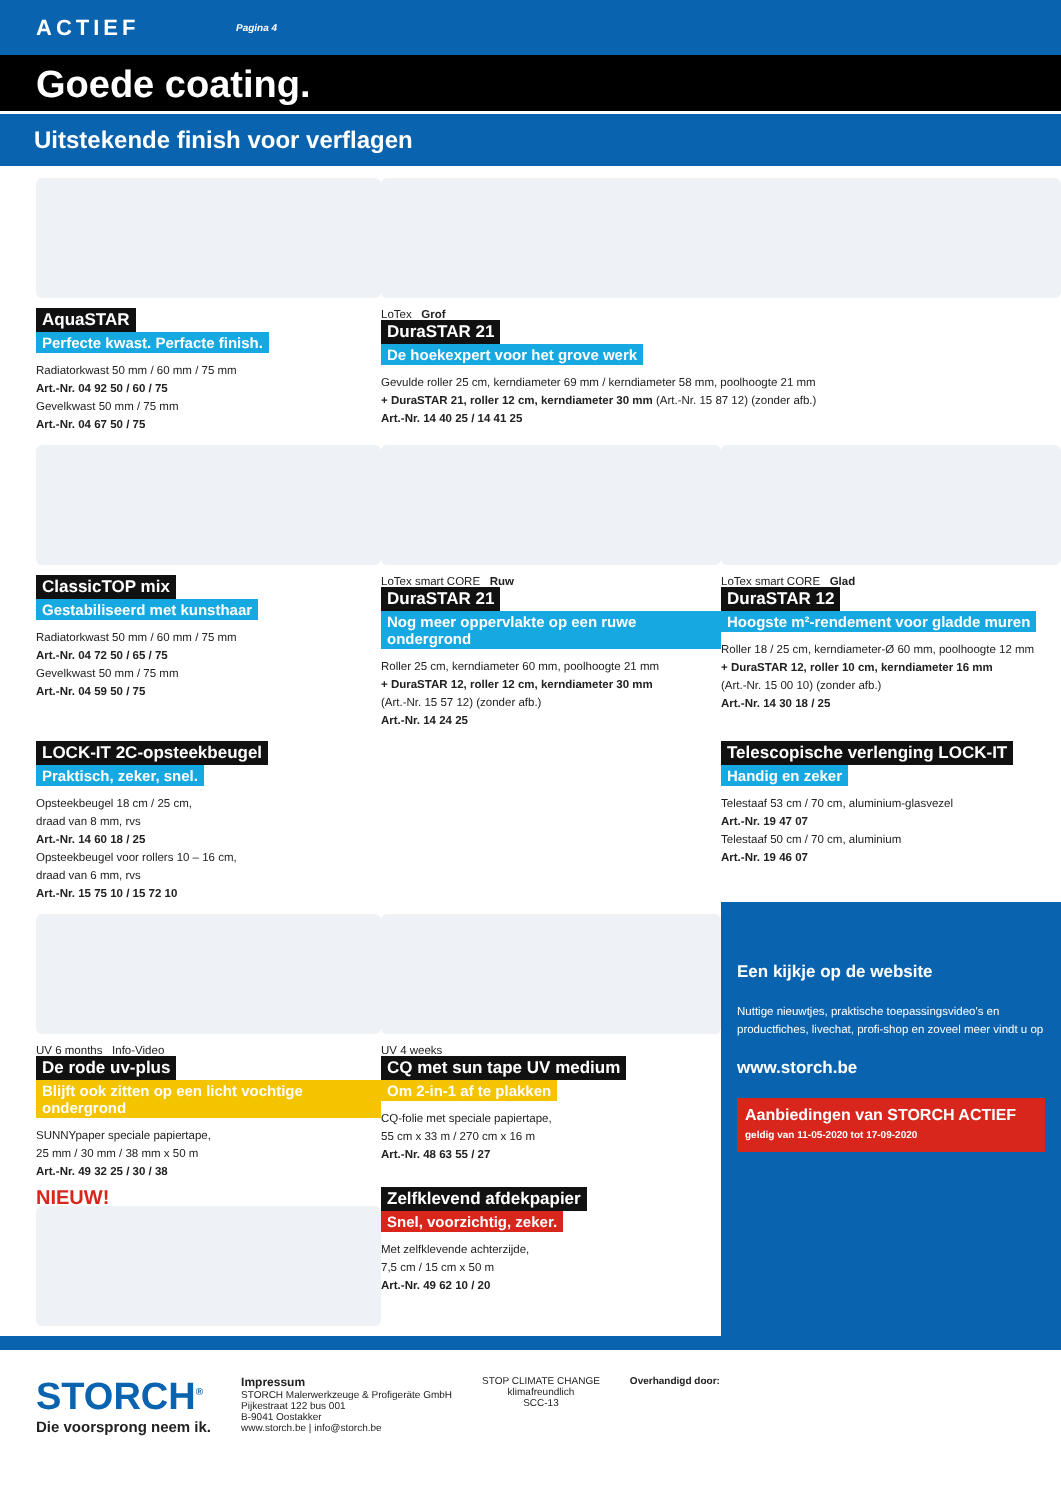ACTIEF Pagina 4
Goede coating.
Uitstekende finish voor verflagen
AquaSTAR
Perfecte kwast. Perfacte finish.
Radiatorkwast 50 mm / 60 mm / 75 mm
Art.-Nr. 04 92 50 / 60 / 75
Gevelkwast 50 mm / 75 mm
Art.-Nr. 04 67 50 / 75
LoTex Grof
DuraSTAR 21
De hoekexpert voor het grove werk
Gevulde roller 25 cm, kerndiameter 69 mm / kerndiameter 58 mm, poolhoogte 21 mm
+ DuraSTAR 21, roller 12 cm, kerndiameter 30 mm (Art.-Nr. 15 87 12) (zonder afb.)
Art.-Nr. 14 40 25 / 14 41 25
ClassicTOP mix
Gestabiliseerd met kunsthaar
Radiatorkwast 50 mm / 60 mm / 75 mm
Art.-Nr. 04 72 50 / 65 / 75
Gevelkwast 50 mm / 75 mm
Art.-Nr. 04 59 50 / 75
LoTex smart CORE Ruw
DuraSTAR 21
Nog meer oppervlakte op een ruwe ondergrond
Roller 25 cm, kerndiameter 60 mm, poolhoogte 21 mm
+ DuraSTAR 12, roller 12 cm, kerndiameter 30 mm
(Art.-Nr. 15 57 12) (zonder afb.)
Art.-Nr. 14 24 25
LoTex smart CORE Glad
DuraSTAR 12
Hoogste m²-rendement voor gladde muren
Roller 18 / 25 cm, kerndiameter-Ø 60 mm, poolhoogte 12 mm
+ DuraSTAR 12, roller 10 cm, kerndiameter 16 mm
(Art.-Nr. 15 00 10) (zonder afb.)
Art.-Nr. 14 30 18 / 25
LOCK-IT 2C-opsteekbeugel
Praktisch, zeker, snel.
Opsteekbeugel 18 cm / 25 cm,
draad van 8 mm, rvs
Art.-Nr. 14 60 18 / 25
Opsteekbeugel voor rollers 10 – 16 cm,
draad van 6 mm, rvs
Art.-Nr. 15 75 10 / 15 72 10
Telescopische verlenging LOCK-IT
Handig en zeker
Telestaaf 53 cm / 70 cm, aluminium-glasvezel
Art.-Nr. 19 47 07
Telestaaf 50 cm / 70 cm, aluminium
Art.-Nr. 19 46 07
UV 6 months Info-Video
De rode uv-plus
Blijft ook zitten op een licht vochtige ondergrond
SUNNYpaper speciale papiertape,
25 mm / 30 mm / 38 mm x 50 m
Art.-Nr. 49 32 25 / 30 / 38
NIEUW!
UV 4 weeks
CQ met sun tape UV medium
Om 2-in-1 af te plakken
CQ-folie met speciale papiertape,
55 cm x 33 m / 270 cm x 16 m
Art.-Nr. 48 63 55 / 27
Zelfklevend afdekpapier
Snel, voorzichtig, zeker.
Met zelfklevende achterzijde,
7,5 cm / 15 cm x 50 m
Art.-Nr. 49 62 10 / 20
Een kijkje op de website
Nuttige nieuwtjes, praktische toepassingsvideo's en productfiches, livechat, profi-shop en zoveel meer vindt u op
www.storch.be
Aanbiedingen van STORCH ACTIEF
geldig van 11-05-2020 tot 17-09-2020
STORCH<sup>®</sup>
Die voorsprong neem ik.
Impressum
STORCH Malerwerkzeuge & Profigeräte GmbH
Pijkestraat 122 bus 001
B-9041 Oostakker
www.storch.be | info@storch.be
STOP CLIMATE CHANGE
klimafreundlich
SCC-13
Overhandigd door: